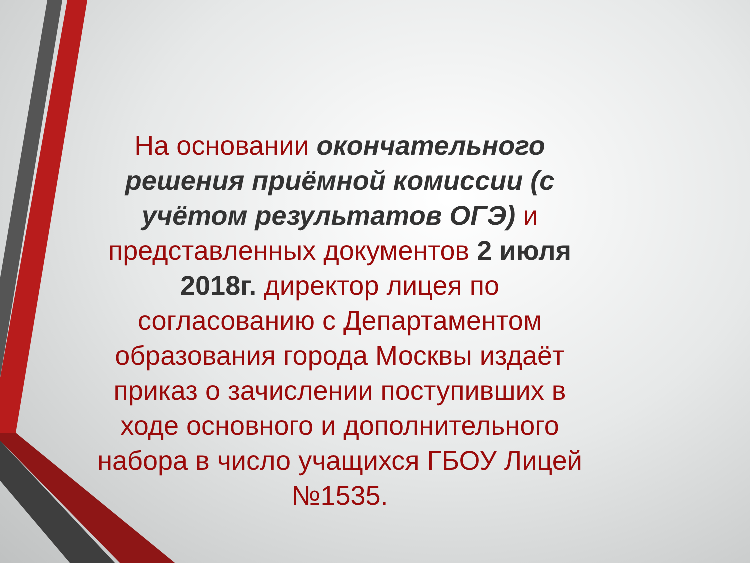На основании окончательного решения приёмной комиссии (с учётом результатов ОГЭ) и представленных документов 2 июля 2018г. директор лицея по согласованию с Департаментом образования города Москвы издаёт приказ о зачислении поступивших в ходе основного и дополнительного набора в число учащихся ГБОУ Лицей №1535.